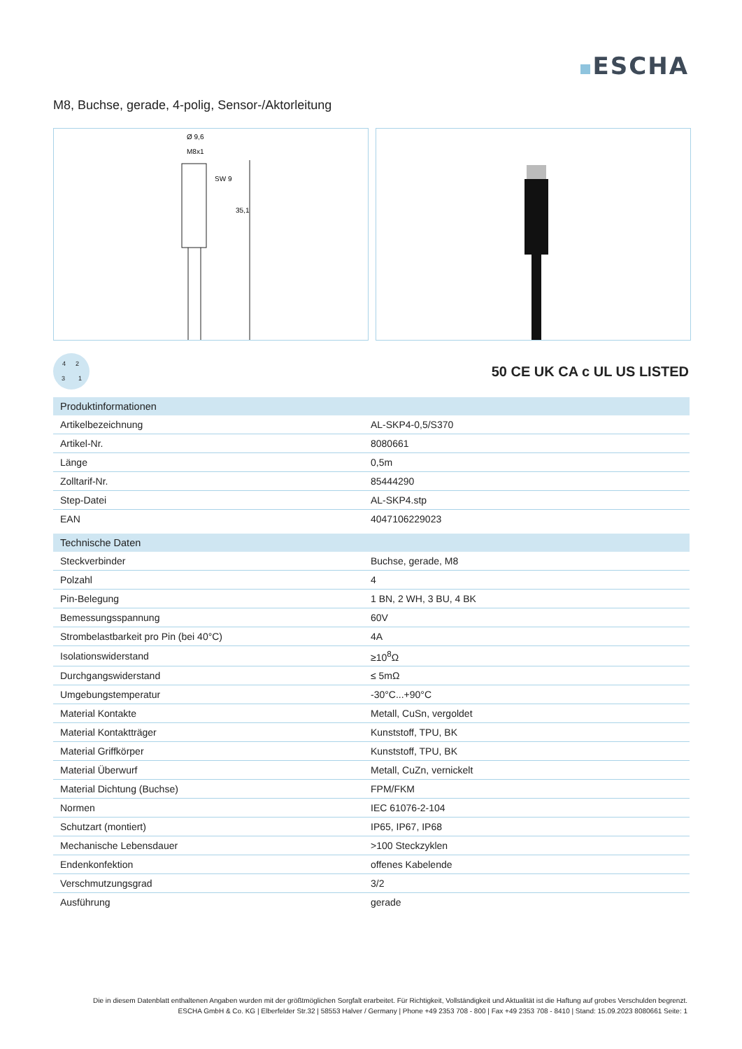ESCHA
M8, Buchse, gerade, 4-polig, Sensor-/Aktorleitung
Ø 9,6
M8x1
SW 9
35,1
4 2
3 1
50 CE UK CA c UL US LISTED
| Produktinformationen | |
| --- | --- |
| Artikelbezeichnung | AL-SKP4-0,5/S370 |
| Artikel-Nr. | 8080661 |
| Länge | 0,5m |
| Zolltarif-Nr. | 85444290 |
| Step-Datei | AL-SKP4.stp |
| EAN | 4047106229023 |
| Technische Daten | |
| Steckverbinder | Buchse, gerade, M8 |
| Polzahl | 4 |
| Pin-Belegung | 1 BN, 2 WH, 3 BU, 4 BK |
| Bemessungsspannung | 60V |
| Strombelastbarkeit pro Pin (bei 40°C) | 4A |
| Isolationswiderstand | ≥10<sup>8</sup>Ω |
| Durchgangswiderstand | ≤ 5mΩ |
| Umgebungstemperatur | -30°C...+90°C |
| Material Kontakte | Metall, CuSn, vergoldet |
| Material Kontaktträger | Kunststoff, TPU, BK |
| Material Griffkörper | Kunststoff, TPU, BK |
| Material Überwurf | Metall, CuZn, vernickelt |
| Material Dichtung (Buchse) | FPM/FKM |
| Normen | IEC 61076-2-104 |
| Schutzart (montiert) | IP65, IP67, IP68 |
| Mechanische Lebensdauer | >100 Steckzyklen |
| Endenkonfektion | offenes Kabelende |
| Verschmutzungsgrad | 3/2 |
| Ausführung | gerade |
Die in diesem Datenblatt enthaltenen Angaben wurden mit der größtmöglichen Sorgfalt erarbeitet. Für Richtigkeit, Vollständigkeit und Aktualität ist die Haftung auf grobes Verschulden begrenzt.
ESCHA GmbH & Co. KG | Elberfelder Str.32 | 58553 Halver / Germany | Phone +49 2353 708 - 800 | Fax +49 2353 708 - 8410 | Stand: 15.09.2023 8080661 Seite: 1